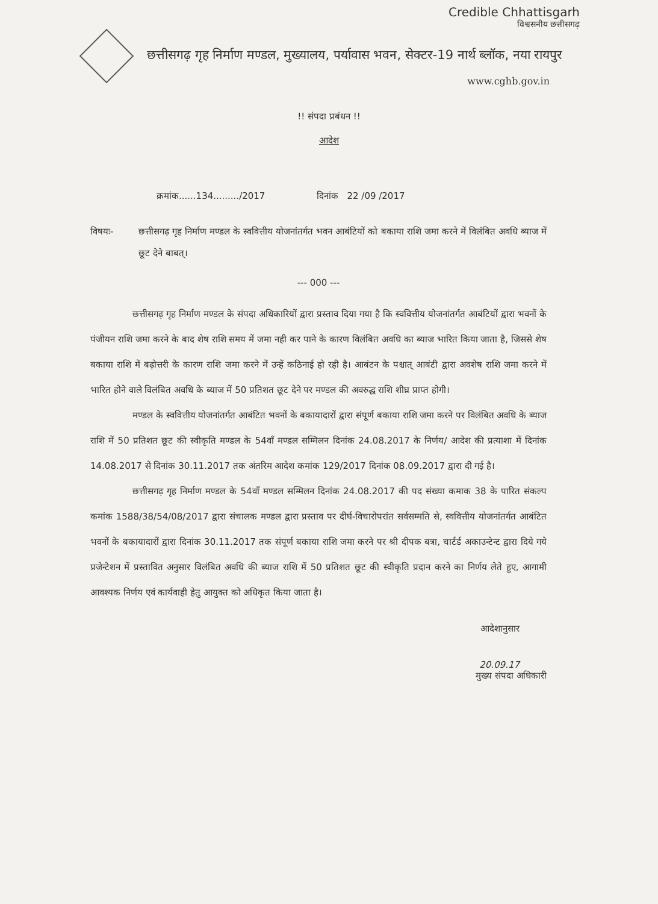Credible Chhattisgarh
विश्वसनीय छत्तीसगढ़
छत्तीसगढ़ गृह निर्माण मण्डल, मुख्यालय, पर्यावास भवन, सेक्टर-19 नार्थ ब्लॉक, नया रायपुर
www.cghb.gov.in
!! संपदा प्रबंधन !!
आदेश
क्रमांक......134........./2017 दिनांक 22 /09 /2017
विषयः- छत्तीसगढ़ गृह निर्माण मण्डल के स्ववित्तीय योजनांतर्गत भवन आबंटियों को बकाया राशि जमा करने में विलंबित अवधि ब्याज में छूट देने बाबत्।
--- 000 ---
छत्तीसगढ़ गृह निर्माण मण्डल के संपदा अधिकारियों द्वारा प्रस्ताव दिया गया है कि स्ववित्तीय योजनांतर्गत आबंटियों द्वारा भवनों के पंजीयन राशि जमा करने के बाद शेष राशि समय में जमा नही कर पाने के कारण विलंबित अवधि का ब्याज भारित किया जाता है, जिससे शेष बकाया राशि में बढ़ोत्तरी के कारण राशि जमा करने में उन्हें कठिनाई हो रही है। आबंटन के पश्चात् आबंटी द्वारा अवशेष राशि जमा करने में भारित होने वाले विलंबित अवधि के ब्याज में 50 प्रतिशत छूट देने पर मण्डल की अवरुद्ध राशि शीघ्र प्राप्त होगी।
मण्डल के स्ववित्तीय योजनांतर्गत आबंटित भवनों के बकायादारों द्वारा संपूर्ण बकाया राशि जमा करने पर विलंबित अवधि के ब्याज राशि में 50 प्रतिशत छूट की स्वीकृति मण्डल के 54वाँ मण्डल सम्मिलन दिनांक 24.08.2017 के निर्णय/ आदेश की प्रत्याशा में दिनांक 14.08.2017 से दिनांक 30.11.2017 तक अंतरिम आदेश कमांक 129/2017 दिनांक 08.09.2017 द्वारा दी गई है।
छत्तीसगढ़ गृह निर्माण मण्डल के 54वाँ मण्डल सम्मिलन दिनांक 24.08.2017 की पद संख्या कमाक 38 के पारित संकल्प कमांक 1588/38/54/08/2017 द्वारा संचालक मण्डल द्वारा प्रस्ताव पर दीर्घ-विचारोपरांत सर्वसम्मति से, स्ववित्तीय योजनांतर्गत आबंटित भवनों के बकायादारों द्वारा दिनांक 30.11.2017 तक संपूर्ण बकाया राशि जमा करने पर श्री दीपक बत्रा, चार्टर्ड अकाउन्टेन्ट द्वारा दिये गये प्रजेन्टेशन में प्रस्तावित अनुसार विलंबित अवधि की ब्याज राशि में 50 प्रतिशत छूट की स्वीकृति प्रदान करने का निर्णय लेते हुए, आगामी आवश्यक निर्णय एवं कार्यवाही हेतु आयुक्त को अधिकृत किया जाता है।
आदेशानुसार
20.09.17
मुख्य संपदा अधिकारी